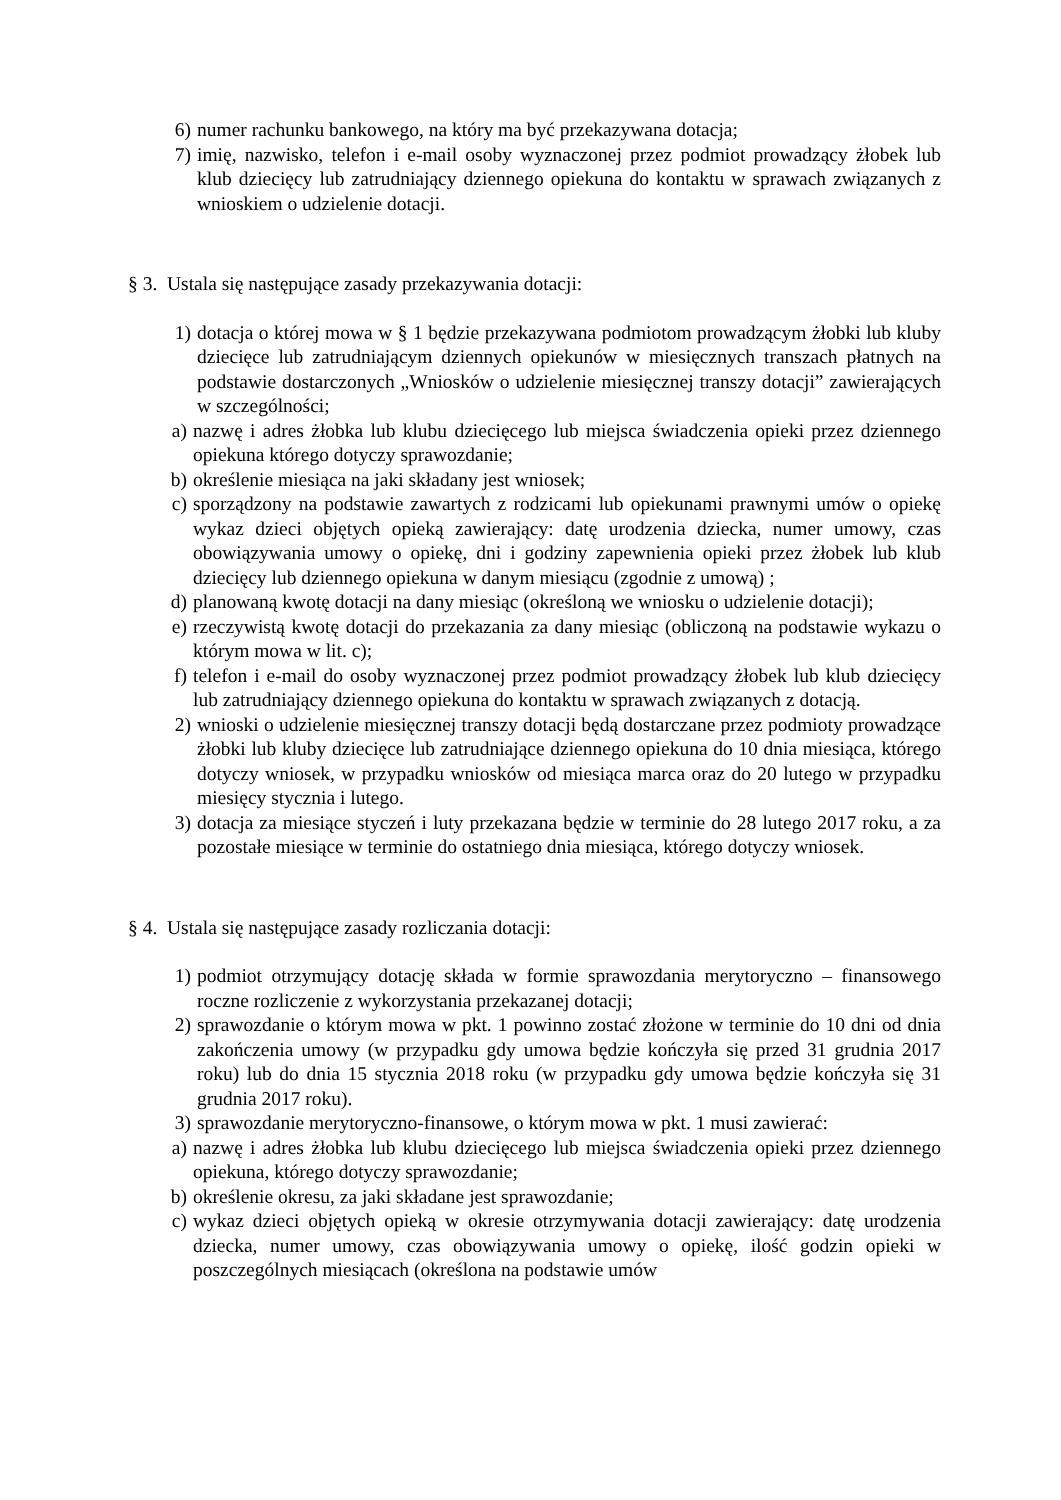6) numer rachunku bankowego, na który ma być przekazywana dotacja;
7) imię, nazwisko, telefon i e-mail osoby wyznaczonej przez podmiot prowadzący żłobek lub klub dziecięcy lub zatrudniający dziennego opiekuna do kontaktu w sprawach związanych z wnioskiem o udzielenie dotacji.
§ 3. Ustala się następujące zasady przekazywania dotacji:
1) dotacja o której mowa w § 1 będzie przekazywana podmiotom prowadzącym żłobki lub kluby dziecięce lub zatrudniającym dziennych opiekunów w miesięcznych transzach płatnych na podstawie dostarczonych „Wniosków o udzielenie miesięcznej transzy dotacji” zawierających w szczególności;
a) nazwę i adres żłobka lub klubu dziecięcego lub miejsca świadczenia opieki przez dziennego opiekuna którego dotyczy sprawozdanie;
b) określenie miesiąca na jaki składany jest wniosek;
c) sporządzony na podstawie zawartych z rodzicami lub opiekunami prawnymi umów o opiekę wykaz dzieci objętych opieką zawierający: datę urodzenia dziecka, numer umowy, czas obowiązywania umowy o opiekę, dni i godziny zapewnienia opieki przez żłobek lub klub dziecięcy lub dziennego opiekuna w danym miesiącu (zgodnie z umową) ;
d) planowaną kwotę dotacji na dany miesiąc (określoną we wniosku o udzielenie dotacji);
e) rzeczywistą kwotę dotacji do przekazania za dany miesiąc (obliczoną na podstawie wykazu o którym mowa w lit. c);
f) telefon i e-mail do osoby wyznaczonej przez podmiot prowadzący żłobek lub klub dziecięcy lub zatrudniający dziennego opiekuna do kontaktu w sprawach związanych z dotacją.
2) wnioski o udzielenie miesięcznej transzy dotacji będą dostarczane przez podmioty prowadzące żłobki lub kluby dziecięce lub zatrudniające dziennego opiekuna do 10 dnia miesiąca, którego dotyczy wniosek, w przypadku wniosków od miesiąca marca oraz do 20 lutego w przypadku miesięcy stycznia i lutego.
3) dotacja za miesiące styczeń i luty przekazana będzie w terminie do 28 lutego 2017 roku, a za pozostałe miesiące w terminie do ostatniego dnia miesiąca, którego dotyczy wniosek.
§ 4. Ustala się następujące zasady rozliczania dotacji:
1) podmiot otrzymujący dotację składa w formie sprawozdania merytoryczno – finansowego roczne rozliczenie z wykorzystania przekazanej dotacji;
2) sprawozdanie o którym mowa w pkt. 1 powinno zostać złożone w terminie do 10 dni od dnia zakończenia umowy (w przypadku gdy umowa będzie kończyła się przed 31 grudnia 2017 roku) lub do dnia 15 stycznia 2018 roku (w przypadku gdy umowa będzie kończyła się 31 grudnia 2017 roku).
3) sprawozdanie merytoryczno-finansowe, o którym mowa w pkt. 1 musi zawierać:
a) nazwę i adres żłobka lub klubu dziecięcego lub miejsca świadczenia opieki przez dziennego opiekuna, którego dotyczy sprawozdanie;
b) określenie okresu, za jaki składane jest sprawozdanie;
c) wykaz dzieci objętych opieką w okresie otrzymywania dotacji zawierający: datę urodzenia dziecka, numer umowy, czas obowiązywania umowy o opiekę, ilość godzin opieki w poszczególnych miesiącach (określona na podstawie umów